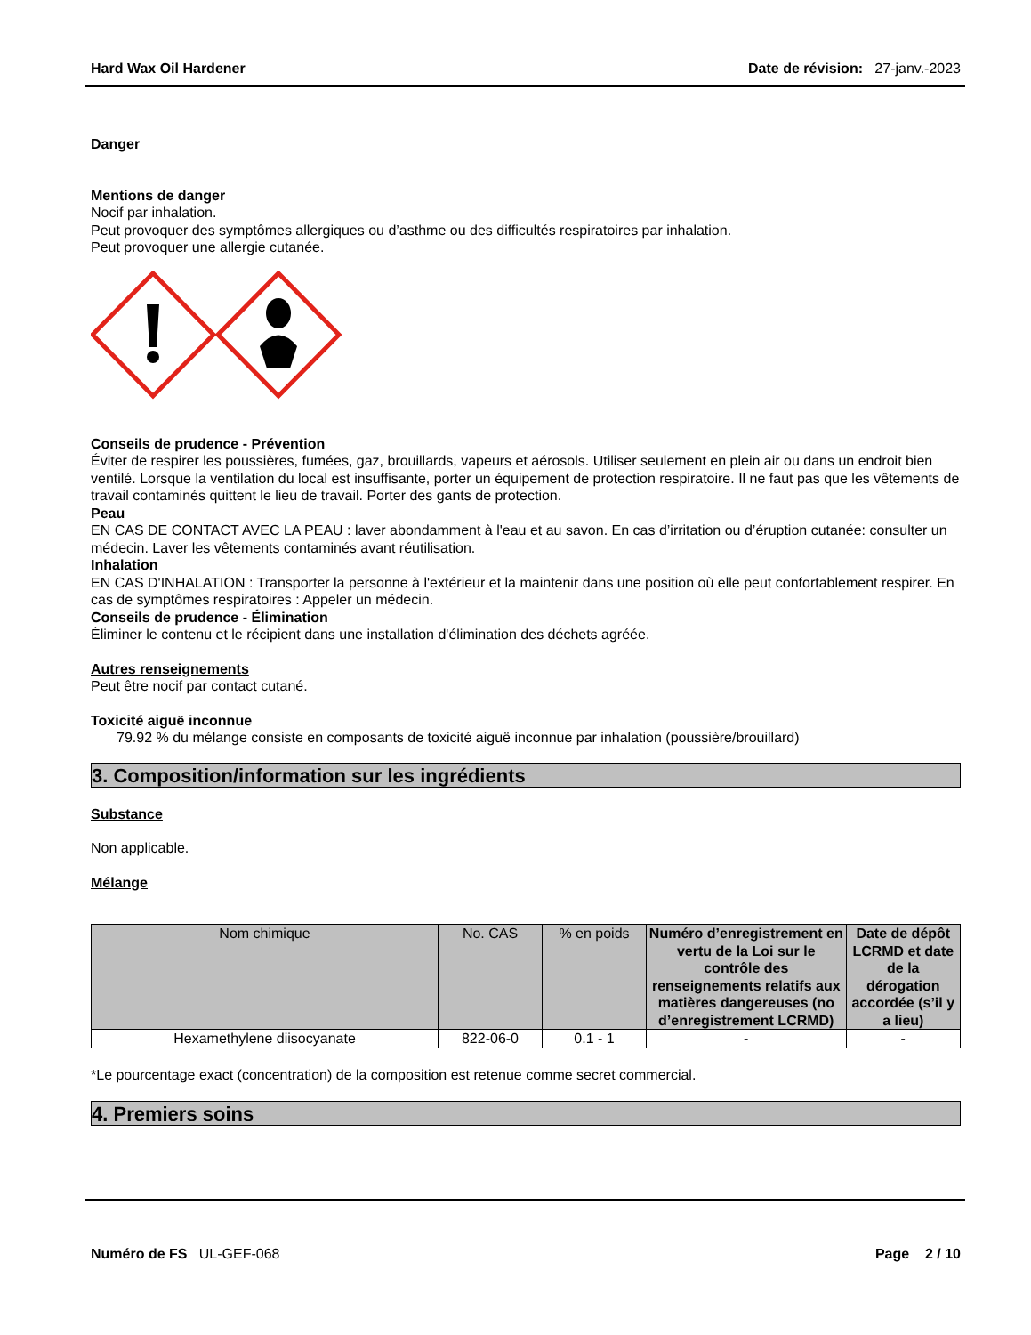Hard Wax Oil Hardener Date de révision: 27-janv.-2023
Danger
Mentions de danger
Nocif par inhalation.
Peut provoquer des symptômes allergiques ou d’asthme ou des difficultés respiratoires par inhalation.
Peut provoquer une allergie cutanée.
Conseils de prudence - Prévention
Éviter de respirer les poussières, fumées, gaz, brouillards, vapeurs et aérosols. Utiliser seulement en plein air ou dans un endroit bien ventilé. Lorsque la ventilation du local est insuffisante, porter un équipement de protection respiratoire. Il ne faut pas que les vêtements de travail contaminés quittent le lieu de travail. Porter des gants de protection.
Peau
EN CAS DE CONTACT AVEC LA PEAU : laver abondamment à l'eau et au savon. En cas d’irritation ou d’éruption cutanée: consulter un médecin. Laver les vêtements contaminés avant réutilisation.
Inhalation
EN CAS D'INHALATION : Transporter la personne à l'extérieur et la maintenir dans une position où elle peut confortablement respirer. En cas de symptômes respiratoires : Appeler un médecin.
Conseils de prudence - Élimination
Éliminer le contenu et le récipient dans une installation d'élimination des déchets agréée.
Autres renseignements
Peut être nocif par contact cutané.
Toxicité aiguë inconnue
79.92 % du mélange consiste en composants de toxicité aiguë inconnue par inhalation (poussière/brouillard)
3. Composition/information sur les ingrédients
Substance
Non applicable.
Mélange
| Nom chimique | No. CAS | % en poids | Numéro d’enregistrement en vertu de la Loi sur le contrôle des renseignements relatifs aux matières dangereuses (no d’enregistrement LCRMD) | Date de dépôt LCRMD et date de la dérogation accordée (s’il y a lieu) |
| --- | --- | --- | --- | --- |
| Hexamethylene diisocyanate | 822-06-0 | 0.1 - 1 | - | - |
*Le pourcentage exact (concentration) de la composition est retenue comme secret commercial.
4. Premiers soins
Numéro de FS UL-GEF-068 Page 2 / 10